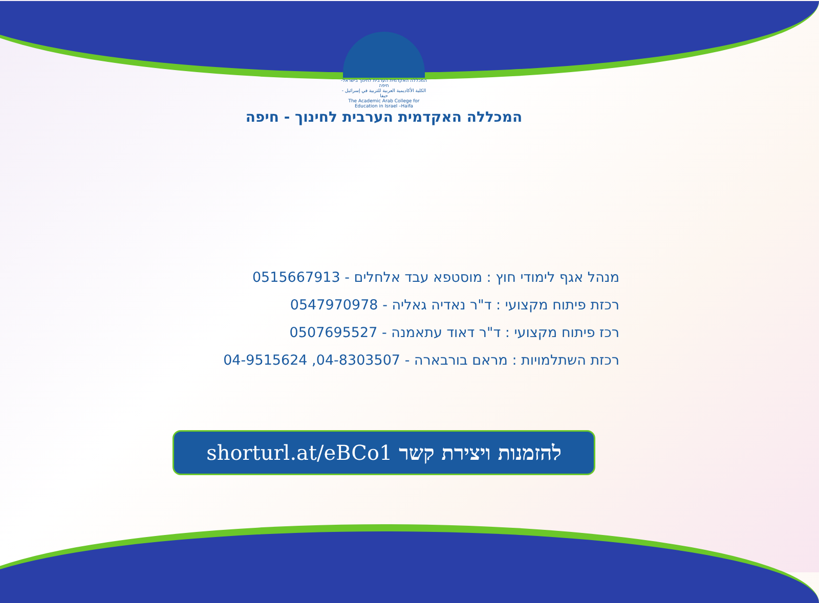המכללה האקדמית הערבית לחינוך בישראל-חיפה
الكلية الأكاديمية العربية للتربية في إسرائيل - حيفا
The Academic Arab College for Education in Israel –Haifa
המכללה האקדמית הערבית לחינוך - חיפה
מנהל אגף לימודי חוץ : מוסטפא עבד אלחלים - 0515667913
רכזת פיתוח מקצועי : ד"ר נאדיה גאליה - 0547970978
רכז פיתוח מקצועי : ד"ר דאוד עתאמנה - 0507695527
רכזת השתלמויות : מראם בורבארה - 04-8303507, 04-9515624
להזמנות ויצירת קשר shorturl.at/eBCo1